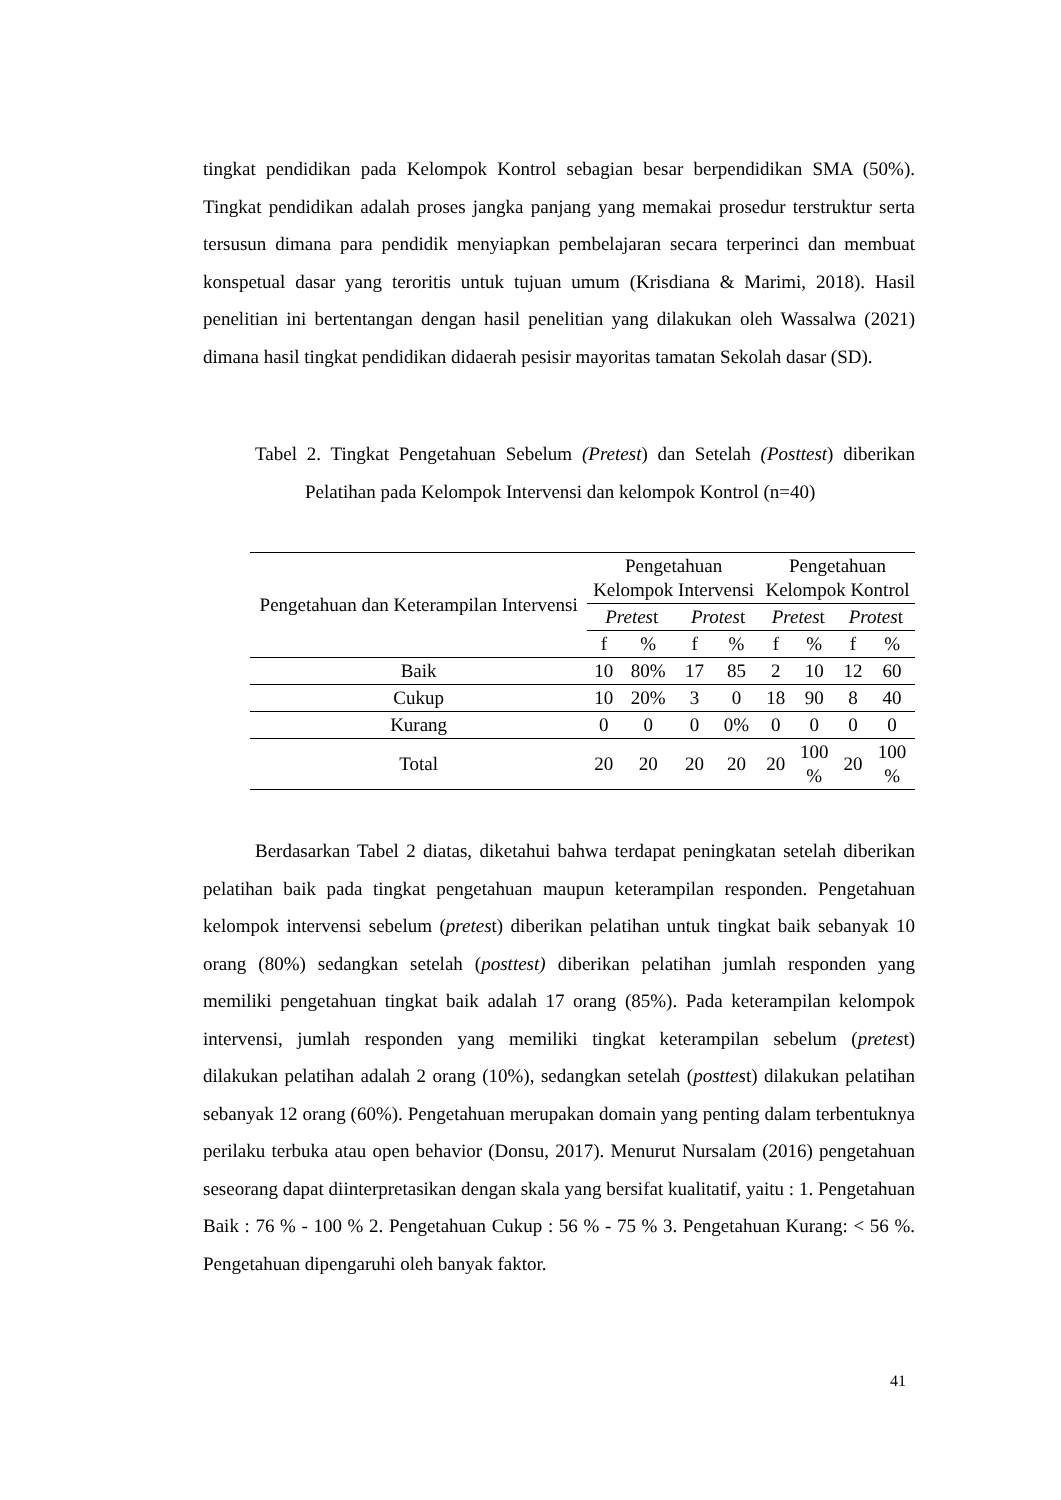tingkat pendidikan pada Kelompok Kontrol sebagian besar berpendidikan SMA (50%). Tingkat pendidikan adalah proses jangka panjang yang memakai prosedur terstruktur serta tersusun dimana para pendidik menyiapkan pembelajaran secara terperinci dan membuat konspetual dasar yang teroritis untuk tujuan umum (Krisdiana & Marimi, 2018). Hasil penelitian ini bertentangan dengan hasil penelitian yang dilakukan oleh Wassalwa (2021) dimana hasil tingkat pendidikan didaerah pesisir mayoritas tamatan Sekolah dasar (SD).
Tabel 2. Tingkat Pengetahuan Sebelum (Pretest) dan Setelah (Posttest) diberikan Pelatihan pada Kelompok Intervensi dan kelompok Kontrol (n=40)
| Pengetahuan dan Keterampilan Intervensi | Pengetahuan Kelompok Intervensi | | | | Pengetahuan Kelompok Kontrol | | | |
| --- | --- | --- | --- | --- | --- | --- | --- | --- |
| | Pretes t | | Protes t | | Pretes t | | Protes t | |
| | f | % | f | % | f | % | f | % |
| Baik | 10 | 80% | 17 | 85 | 2 | 10 | 12 | 60 |
| Cukup | 10 | 20% | 3 | 0 | 18 | 90 | 8 | 40 |
| Kurang | 0 | 0 | 0 | 0% | 0 | 0 | 0 | 0 |
| Total | 20 | 20 | 20 | 20 | 20 | 100 % | 20 | 100 % |
Berdasarkan Tabel 2 diatas, diketahui bahwa terdapat peningkatan setelah diberikan pelatihan baik pada tingkat pengetahuan maupun keterampilan responden. Pengetahuan kelompok intervensi sebelum (pretest) diberikan pelatihan untuk tingkat baik sebanyak 10 orang (80%) sedangkan setelah (posttest) diberikan pelatihan jumlah responden yang memiliki pengetahuan tingkat baik adalah 17 orang (85%). Pada keterampilan kelompok intervensi, jumlah responden yang memiliki tingkat keterampilan sebelum (pretest) dilakukan pelatihan adalah 2 orang (10%), sedangkan setelah (posttest) dilakukan pelatihan sebanyak 12 orang (60%). Pengetahuan merupakan domain yang penting dalam terbentuknya perilaku terbuka atau open behavior (Donsu, 2017). Menurut Nursalam (2016) pengetahuan seseorang dapat diinterpretasikan dengan skala yang bersifat kualitatif, yaitu : 1. Pengetahuan Baik : 76 % - 100 % 2. Pengetahuan Cukup : 56 % - 75 % 3. Pengetahuan Kurang: < 56 %. Pengetahuan dipengaruhi oleh banyak faktor.
41